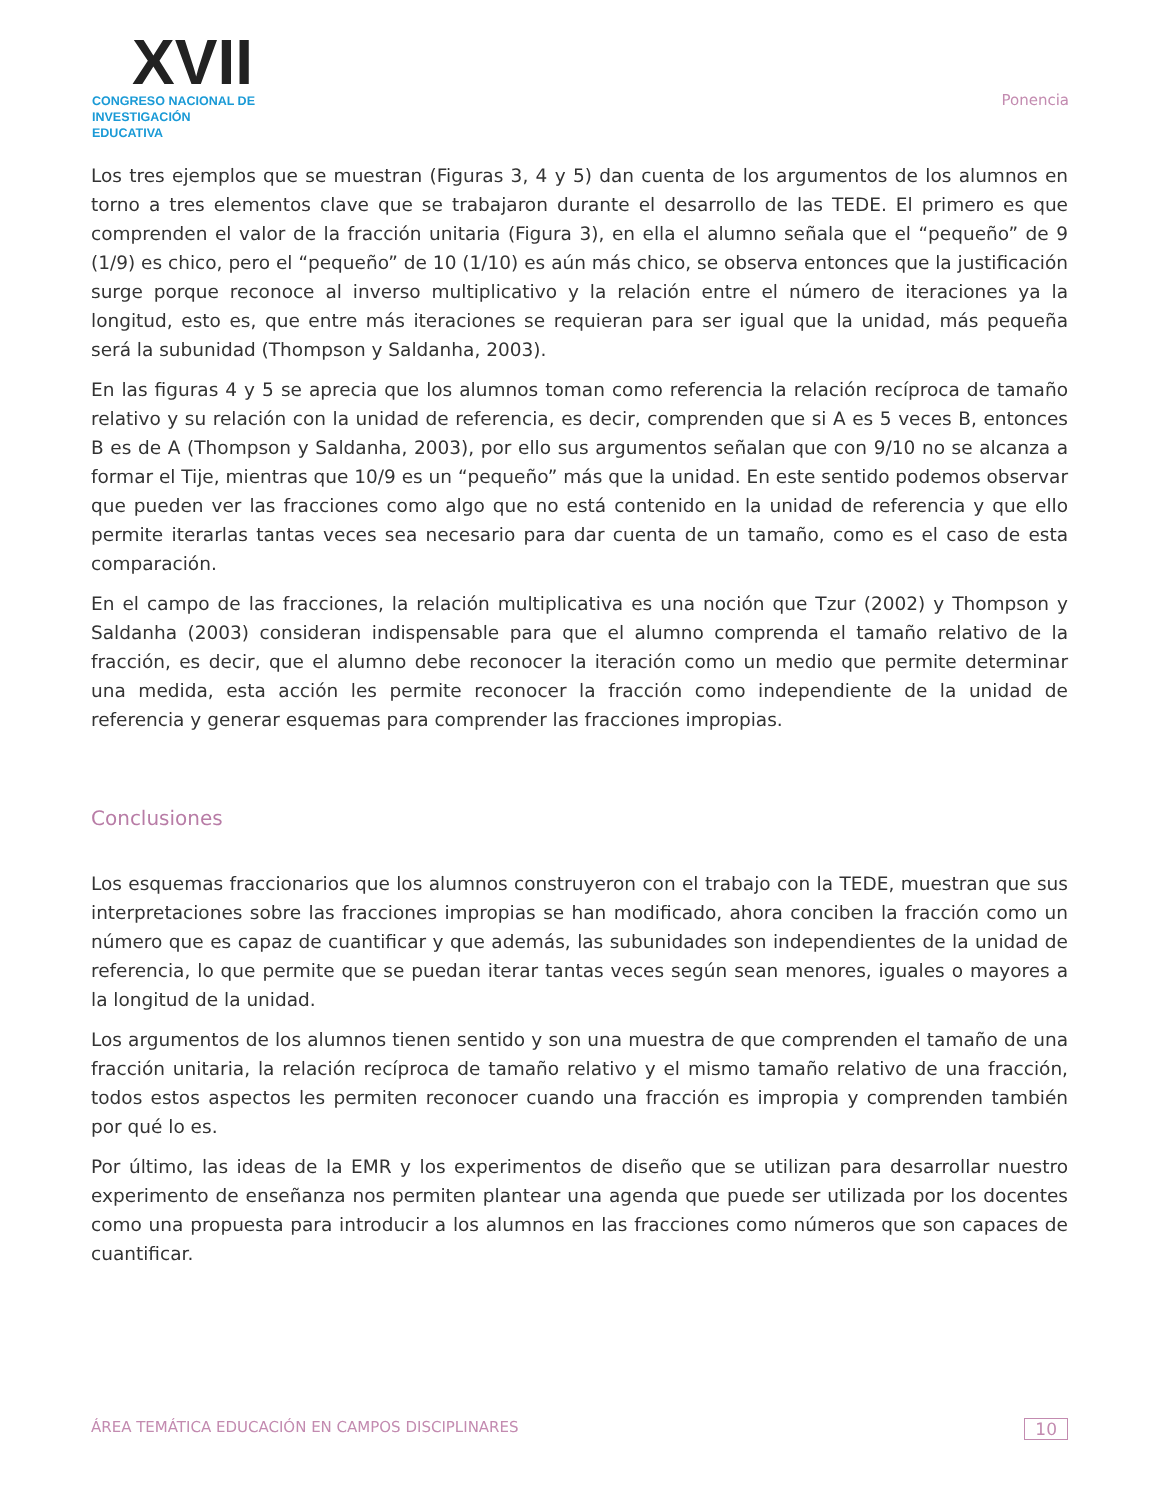XVII
CONGRESO NACIONAL DE
INVESTIGACIÓN EDUCATIVA
Ponencia
Los tres ejemplos que se muestran (Figuras 3, 4 y 5) dan cuenta de los argumentos de los alumnos en torno a tres elementos clave que se trabajaron durante el desarrollo de las TEDE. El primero es que comprenden el valor de la fracción unitaria (Figura 3), en ella el alumno señala que el “pequeño” de 9 (1/9) es chico, pero el “pequeño” de 10 (1/10) es aún más chico, se observa entonces que la justificación surge porque reconoce al inverso multiplicativo y la relación entre el número de iteraciones ya la longitud, esto es, que entre más iteraciones se requieran para ser igual que la unidad, más pequeña será la subunidad (Thompson y Saldanha, 2003).
En las figuras 4 y 5 se aprecia que los alumnos toman como referencia la relación recíproca de tamaño relativo y su relación con la unidad de referencia, es decir, comprenden que si A es 5 veces B, entonces B es de A (Thompson y Saldanha, 2003), por ello sus argumentos señalan que con 9/10 no se alcanza a formar el Tije, mientras que 10/9 es un “pequeño” más que la unidad. En este sentido podemos observar que pueden ver las fracciones como algo que no está contenido en la unidad de referencia y que ello permite iterarlas tantas veces sea necesario para dar cuenta de un tamaño, como es el caso de esta comparación.
En el campo de las fracciones, la relación multiplicativa es una noción que Tzur (2002) y Thompson y Saldanha (2003) consideran indispensable para que el alumno comprenda el tamaño relativo de la fracción, es decir, que el alumno debe reconocer la iteración como un medio que permite determinar una medida, esta acción les permite reconocer la fracción como independiente de la unidad de referencia y generar esquemas para comprender las fracciones impropias.
Conclusiones
Los esquemas fraccionarios que los alumnos construyeron con el trabajo con la TEDE, muestran que sus interpretaciones sobre las fracciones impropias se han modificado, ahora conciben la fracción como un número que es capaz de cuantificar y que además, las subunidades son independientes de la unidad de referencia, lo que permite que se puedan iterar tantas veces según sean menores, iguales o mayores a la longitud de la unidad.
Los argumentos de los alumnos tienen sentido y son una muestra de que comprenden el tamaño de una fracción unitaria, la relación recíproca de tamaño relativo y el mismo tamaño relativo de una fracción, todos estos aspectos les permiten reconocer cuando una fracción es impropia y comprenden también por qué lo es.
Por último, las ideas de la EMR y los experimentos de diseño que se utilizan para desarrollar nuestro experimento de enseñanza nos permiten plantear una agenda que puede ser utilizada por los docentes como una propuesta para introducir a los alumnos en las fracciones como números que son capaces de cuantificar.
ÁREA TEMÁTICA EDUCACIÓN EN CAMPOS DISCIPLINARES 10